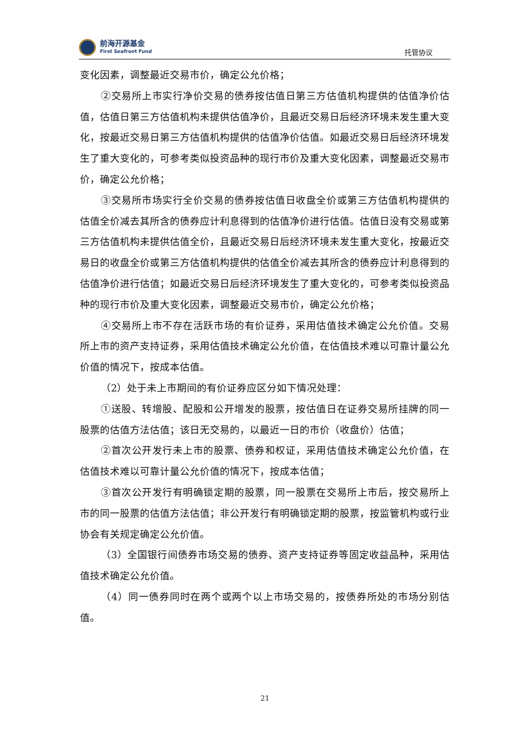前海开源基金
First Seafront Fund
托管协议
变化因素，调整最近交易市价，确定公允价格；
②交易所上市实行净价交易的债券按估值日第三方估值机构提供的估值净价估值，估值日第三方估值机构未提供估值净价，且最近交易日后经济环境未发生重大变化，按最近交易日第三方估值机构提供的估值净价估值。如最近交易日后经济环境发生了重大变化的，可参考类似投资品种的现行市价及重大变化因素，调整最近交易市价，确定公允价格；
③交易所市场实行全价交易的债券按估值日收盘全价或第三方估值机构提供的估值全价减去其所含的债券应计利息得到的估值净价进行估值。估值日没有交易或第三方估值机构未提供估值全价，且最近交易日后经济环境未发生重大变化，按最近交易日的收盘全价或第三方估值机构提供的估值全价减去其所含的债券应计利息得到的估值净价进行估值；如最近交易日后经济环境发生了重大变化的，可参考类似投资品种的现行市价及重大变化因素，调整最近交易市价，确定公允价格；
④交易所上市不存在活跃市场的有价证券，采用估值技术确定公允价值。交易所上市的资产支持证券，采用估值技术确定公允价值，在估值技术难以可靠计量公允价值的情况下，按成本估值。
（2）处于未上市期间的有价证券应区分如下情况处理：
①送股、转增股、配股和公开增发的股票，按估值日在证券交易所挂牌的同一股票的估值方法估值；该日无交易的，以最近一日的市价（收盘价）估值；
②首次公开发行未上市的股票、债券和权证，采用估值技术确定公允价值，在估值技术难以可靠计量公允价值的情况下，按成本估值；
③首次公开发行有明确锁定期的股票，同一股票在交易所上市后，按交易所上市的同一股票的估值方法估值；非公开发行有明确锁定期的股票，按监管机构或行业协会有关规定确定公允价值。
（3）全国银行间债券市场交易的债券、资产支持证券等固定收益品种，采用估值技术确定公允价值。
（4）同一债券同时在两个或两个以上市场交易的，按债券所处的市场分别估值。
21